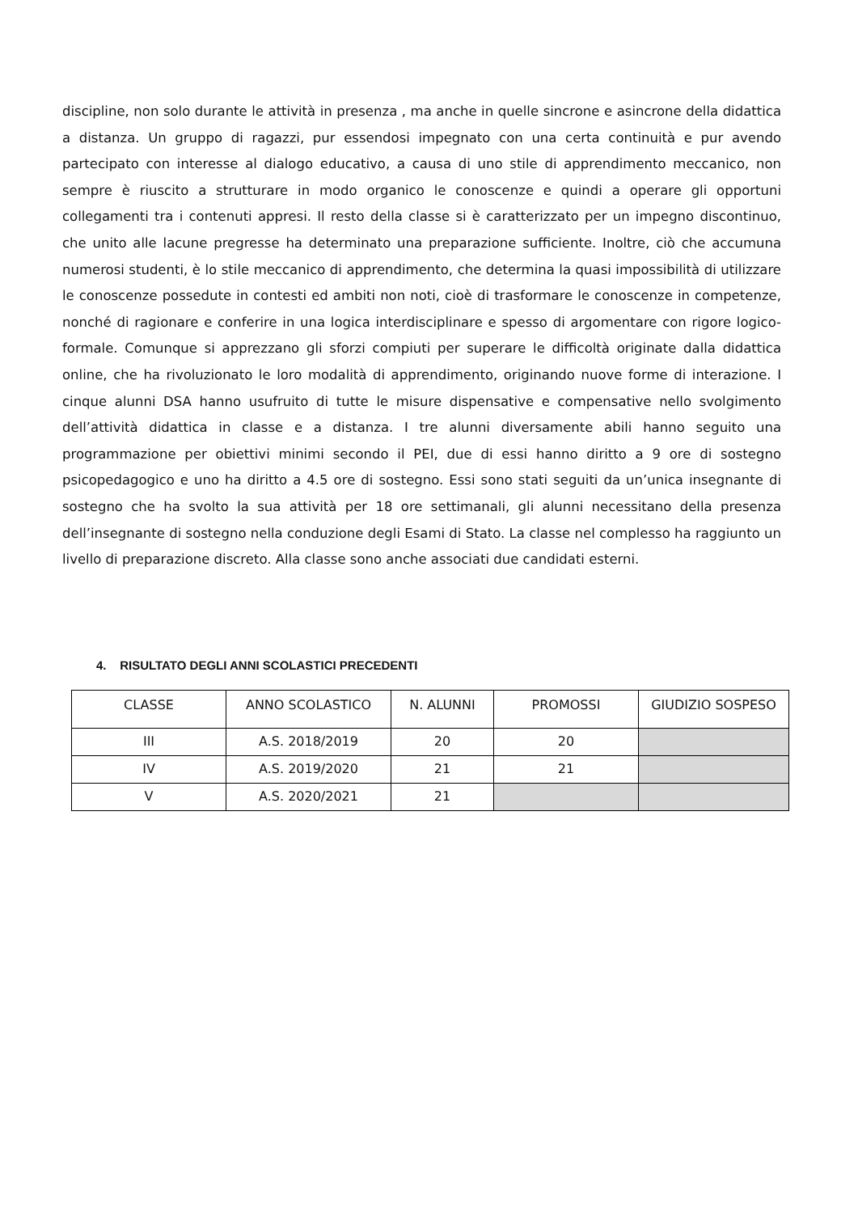discipline, non solo durante le attività in presenza , ma anche in quelle sincrone e asincrone della didattica a distanza. Un gruppo di ragazzi, pur essendosi impegnato con una certa continuità e pur avendo partecipato con interesse al dialogo educativo, a causa di uno stile di apprendimento meccanico, non sempre è riuscito a strutturare in modo organico le conoscenze e quindi a operare gli opportuni collegamenti tra i contenuti appresi. Il resto della classe si è caratterizzato per un impegno discontinuo, che unito alle lacune pregresse ha determinato una preparazione sufficiente. Inoltre, ciò che accumuna numerosi studenti, è lo stile meccanico di apprendimento, che determina la quasi impossibilità di utilizzare le conoscenze possedute in contesti ed ambiti non noti, cioè di trasformare le conoscenze in competenze, nonché di ragionare e conferire in una logica interdisciplinare e spesso di argomentare con rigore logico-formale. Comunque si apprezzano gli sforzi compiuti per superare le difficoltà originate dalla didattica online, che ha rivoluzionato le loro modalità di apprendimento, originando nuove forme di interazione. I cinque alunni DSA hanno usufruito di tutte le misure dispensative e compensative nello svolgimento dell’attività didattica in classe e a distanza. I tre alunni diversamente abili hanno seguito una programmazione per obiettivi minimi secondo il PEI, due di essi hanno diritto a 9 ore di sostegno psicopedagogico e uno ha diritto a 4.5 ore di sostegno. Essi sono stati seguiti da un’unica insegnante di sostegno che ha svolto la sua attività per 18 ore settimanali, gli alunni necessitano della presenza dell’insegnante di sostegno nella conduzione degli Esami di Stato. La classe nel complesso ha raggiunto un livello di preparazione discreto. Alla classe sono anche associati due candidati esterni.
4. RISULTATO DEGLI ANNI SCOLASTICI PRECEDENTI
| CLASSE | ANNO SCOLASTICO | N. ALUNNI | PROMOSSI | GIUDIZIO SOSPESO |
| --- | --- | --- | --- | --- |
| III | A.S. 2018/2019 | 20 | 20 | |
| IV | A.S. 2019/2020 | 21 | 21 | |
| V | A.S. 2020/2021 | 21 | | |